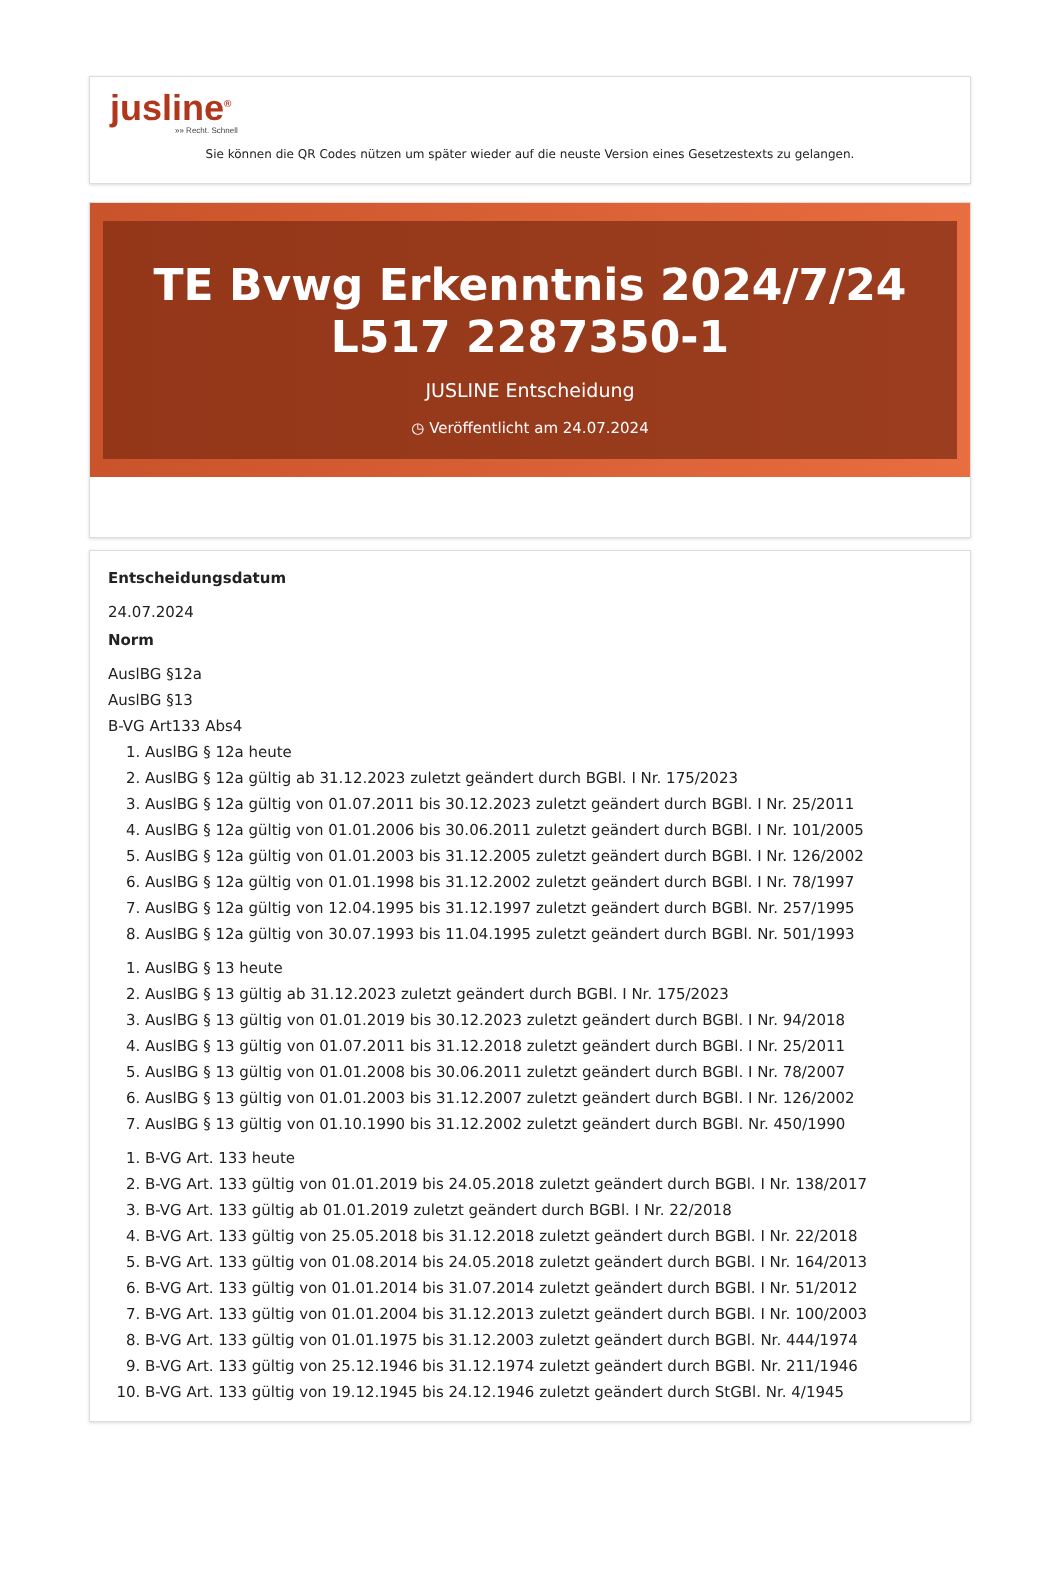jusline<sup>®</sup>
»» Recht. Schnell
Sie können die QR Codes nützen um später wieder auf die neuste Version eines Gesetzestexts zu gelangen.
TE Bvwg Erkenntnis 2024/7/24 L517 2287350-1
JUSLINE Entscheidung
◷ Veröffentlicht am 24.07.2024
Entscheidungsdatum
24.07.2024
Norm
AuslBG §12a
AuslBG §13
B-VG Art133 Abs4
1. AuslBG § 12a heute
2. AuslBG § 12a gültig ab 31.12.2023 zuletzt geändert durch BGBl. I Nr. 175/2023
3. AuslBG § 12a gültig von 01.07.2011 bis 30.12.2023 zuletzt geändert durch BGBl. I Nr. 25/2011
4. AuslBG § 12a gültig von 01.01.2006 bis 30.06.2011 zuletzt geändert durch BGBl. I Nr. 101/2005
5. AuslBG § 12a gültig von 01.01.2003 bis 31.12.2005 zuletzt geändert durch BGBl. I Nr. 126/2002
6. AuslBG § 12a gültig von 01.01.1998 bis 31.12.2002 zuletzt geändert durch BGBl. I Nr. 78/1997
7. AuslBG § 12a gültig von 12.04.1995 bis 31.12.1997 zuletzt geändert durch BGBl. Nr. 257/1995
8. AuslBG § 12a gültig von 30.07.1993 bis 11.04.1995 zuletzt geändert durch BGBl. Nr. 501/1993
1. AuslBG § 13 heute
2. AuslBG § 13 gültig ab 31.12.2023 zuletzt geändert durch BGBl. I Nr. 175/2023
3. AuslBG § 13 gültig von 01.01.2019 bis 30.12.2023 zuletzt geändert durch BGBl. I Nr. 94/2018
4. AuslBG § 13 gültig von 01.07.2011 bis 31.12.2018 zuletzt geändert durch BGBl. I Nr. 25/2011
5. AuslBG § 13 gültig von 01.01.2008 bis 30.06.2011 zuletzt geändert durch BGBl. I Nr. 78/2007
6. AuslBG § 13 gültig von 01.01.2003 bis 31.12.2007 zuletzt geändert durch BGBl. I Nr. 126/2002
7. AuslBG § 13 gültig von 01.10.1990 bis 31.12.2002 zuletzt geändert durch BGBl. Nr. 450/1990
1. B-VG Art. 133 heute
2. B-VG Art. 133 gültig von 01.01.2019 bis 24.05.2018 zuletzt geändert durch BGBl. I Nr. 138/2017
3. B-VG Art. 133 gültig ab 01.01.2019 zuletzt geändert durch BGBl. I Nr. 22/2018
4. B-VG Art. 133 gültig von 25.05.2018 bis 31.12.2018 zuletzt geändert durch BGBl. I Nr. 22/2018
5. B-VG Art. 133 gültig von 01.08.2014 bis 24.05.2018 zuletzt geändert durch BGBl. I Nr. 164/2013
6. B-VG Art. 133 gültig von 01.01.2014 bis 31.07.2014 zuletzt geändert durch BGBl. I Nr. 51/2012
7. B-VG Art. 133 gültig von 01.01.2004 bis 31.12.2013 zuletzt geändert durch BGBl. I Nr. 100/2003
8. B-VG Art. 133 gültig von 01.01.1975 bis 31.12.2003 zuletzt geändert durch BGBl. Nr. 444/1974
9. B-VG Art. 133 gültig von 25.12.1946 bis 31.12.1974 zuletzt geändert durch BGBl. Nr. 211/1946
10. B-VG Art. 133 gültig von 19.12.1945 bis 24.12.1946 zuletzt geändert durch StGBl. Nr. 4/1945